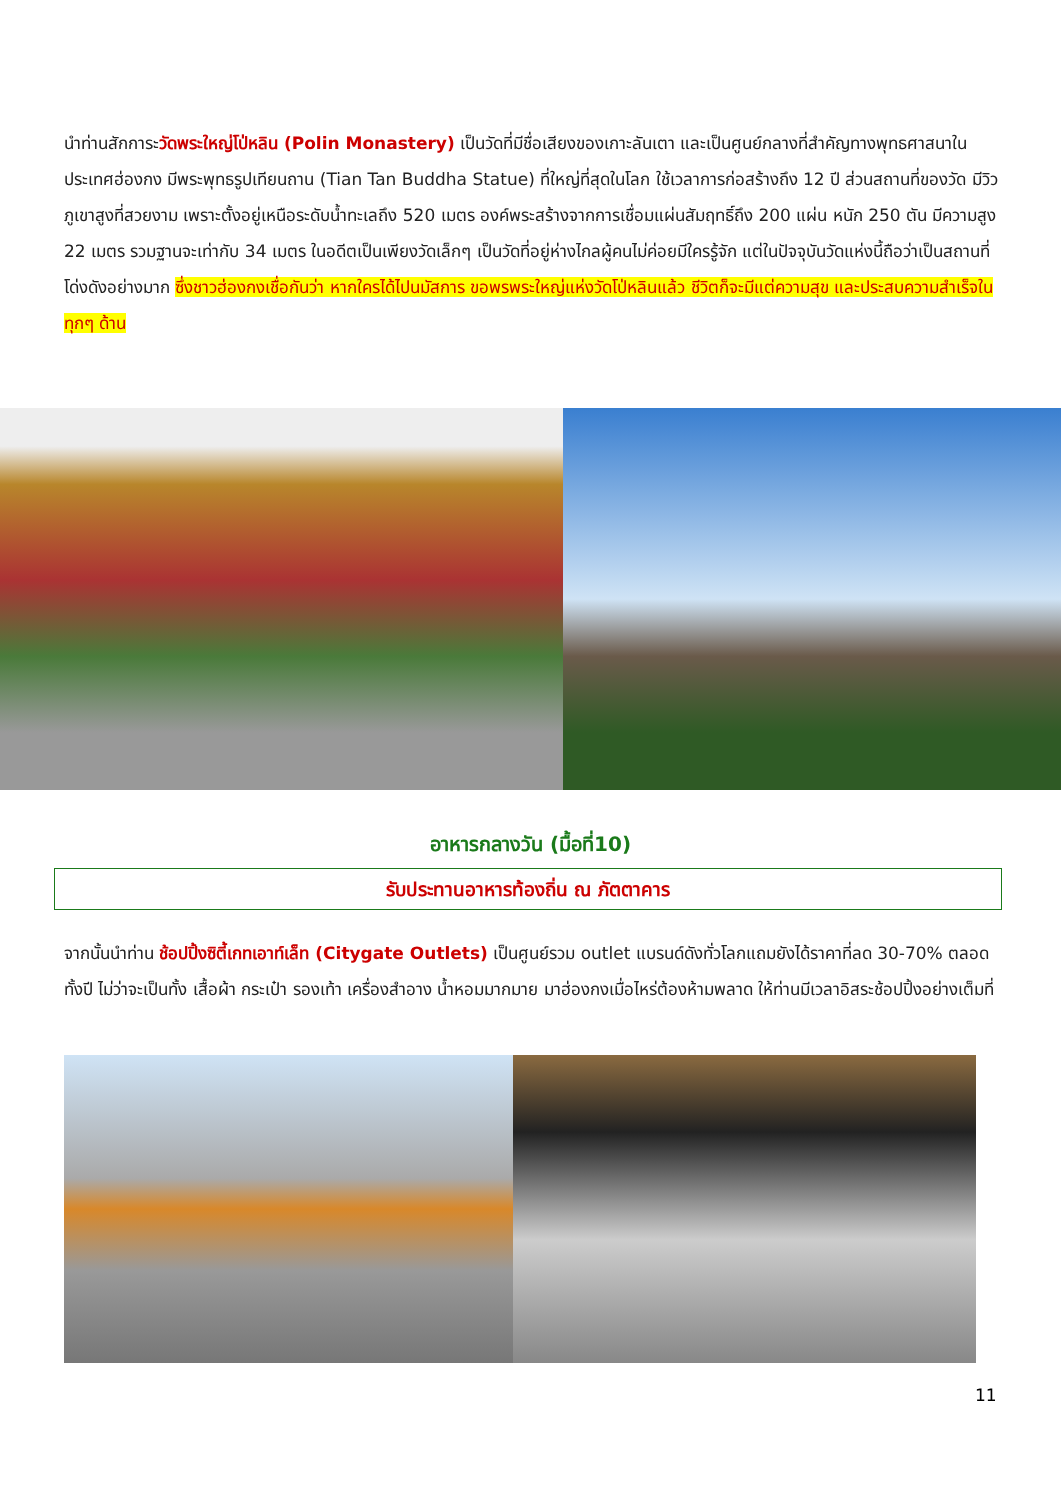นำท่านสักการะวัดพระใหญ่โป่หลิน (Polin Monastery) เป็นวัดที่มีชื่อเสียงของเกาะลันเตา และเป็นศูนย์กลางที่สำคัญทางพุทธศาสนาในประเทศฮ่องกง มีพระพุทธรูปเทียนถาน (Tian Tan Buddha Statue) ที่ใหญ่ที่สุดในโลก ใช้เวลาการก่อสร้างถึง 12 ปี ส่วนสถานที่ของวัด มีวิวภูเขาสูงที่สวยงาม เพราะตั้งอยู่เหนือระดับน้ำทะเลถึง 520 เมตร องค์พระสร้างจากการเชื่อมแผ่นสัมฤทธิ์ถึง 200 แผ่น หนัก 250 ตัน มีความสูง 22 เมตร รวมฐานจะเท่ากับ 34 เมตร ในอดีตเป็นเพียงวัดเล็กๆ เป็นวัดที่อยู่ห่างไกลผู้คนไม่ค่อยมีใครรู้จัก แต่ในปัจจุบันวัดแห่งนี้ถือว่าเป็นสถานที่โด่งดังอย่างมาก ซึ่งชาวฮ่องกงเชื่อกันว่า หากใครได้ไปนมัสการ ขอพรพระใหญ่แห่งวัดโป่หลินแล้ว ชีวิตก็จะมีแต่ความสุข และประสบความสำเร็จในทุกๆ ด้าน
อาหารกลางวัน (มื้อที่10)
รับประทานอาหารท้องถิ่น ณ ภัตตาคาร
จากนั้นนำท่าน ช้อปปิ้งซิตี้เกทเอาท์เล็ท (Citygate Outlets) เป็นศูนย์รวม outlet แบรนด์ดังทั่วโลกแถมยังได้ราคาที่ลด 30-70% ตลอดทั้งปี ไม่ว่าจะเป็นทั้ง เสื้อผ้า กระเป๋า รองเท้า เครื่องสำอาง น้ำหอมมากมาย มาฮ่องกงเมื่อไหร่ต้องห้ามพลาด ให้ท่านมีเวลาอิสระช้อปปิ้งอย่างเต็มที่
11